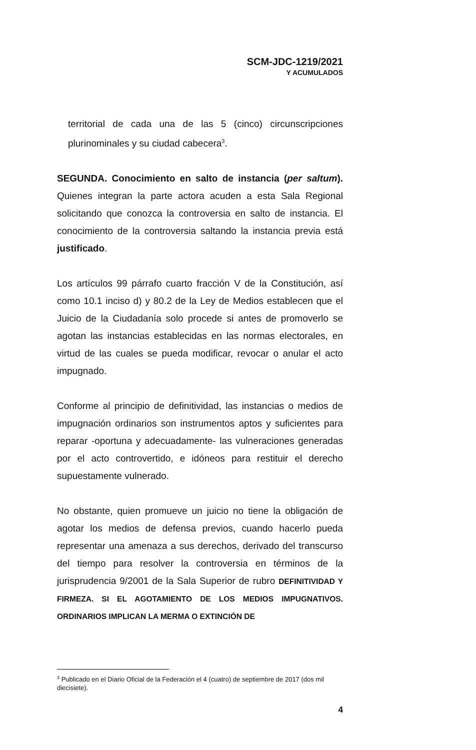SCM-JDC-1219/2021
Y ACUMULADOS
territorial de cada una de las 5 (cinco) circunscripciones plurinominales y su ciudad cabecera<sup>3</sup>.
SEGUNDA. Conocimiento en salto de instancia (per saltum). Quienes integran la parte actora acuden a esta Sala Regional solicitando que conozca la controversia en salto de instancia. El conocimiento de la controversia saltando la instancia previa está justificado.
Los artículos 99 párrafo cuarto fracción V de la Constitución, así como 10.1 inciso d) y 80.2 de la Ley de Medios establecen que el Juicio de la Ciudadanía solo procede si antes de promoverlo se agotan las instancias establecidas en las normas electorales, en virtud de las cuales se pueda modificar, revocar o anular el acto impugnado.
Conforme al principio de definitividad, las instancias o medios de impugnación ordinarios son instrumentos aptos y suficientes para reparar -oportuna y adecuadamente- las vulneraciones generadas por el acto controvertido, e idóneos para restituir el derecho supuestamente vulnerado.
No obstante, quien promueve un juicio no tiene la obligación de agotar los medios de defensa previos, cuando hacerlo pueda representar una amenaza a sus derechos, derivado del transcurso del tiempo para resolver la controversia en términos de la jurisprudencia 9/2001 de la Sala Superior de rubro DEFINITIVIDAD Y FIRMEZA. SI EL AGOTAMIENTO DE LOS MEDIOS IMPUGNATIVOS. ORDINARIOS IMPLICAN LA MERMA O EXTINCIÓN DE
<sup>3</sup> Publicado en el Diario Oficial de la Federación el 4 (cuatro) de septiembre de 2017 (dos mil diecisiete).
4